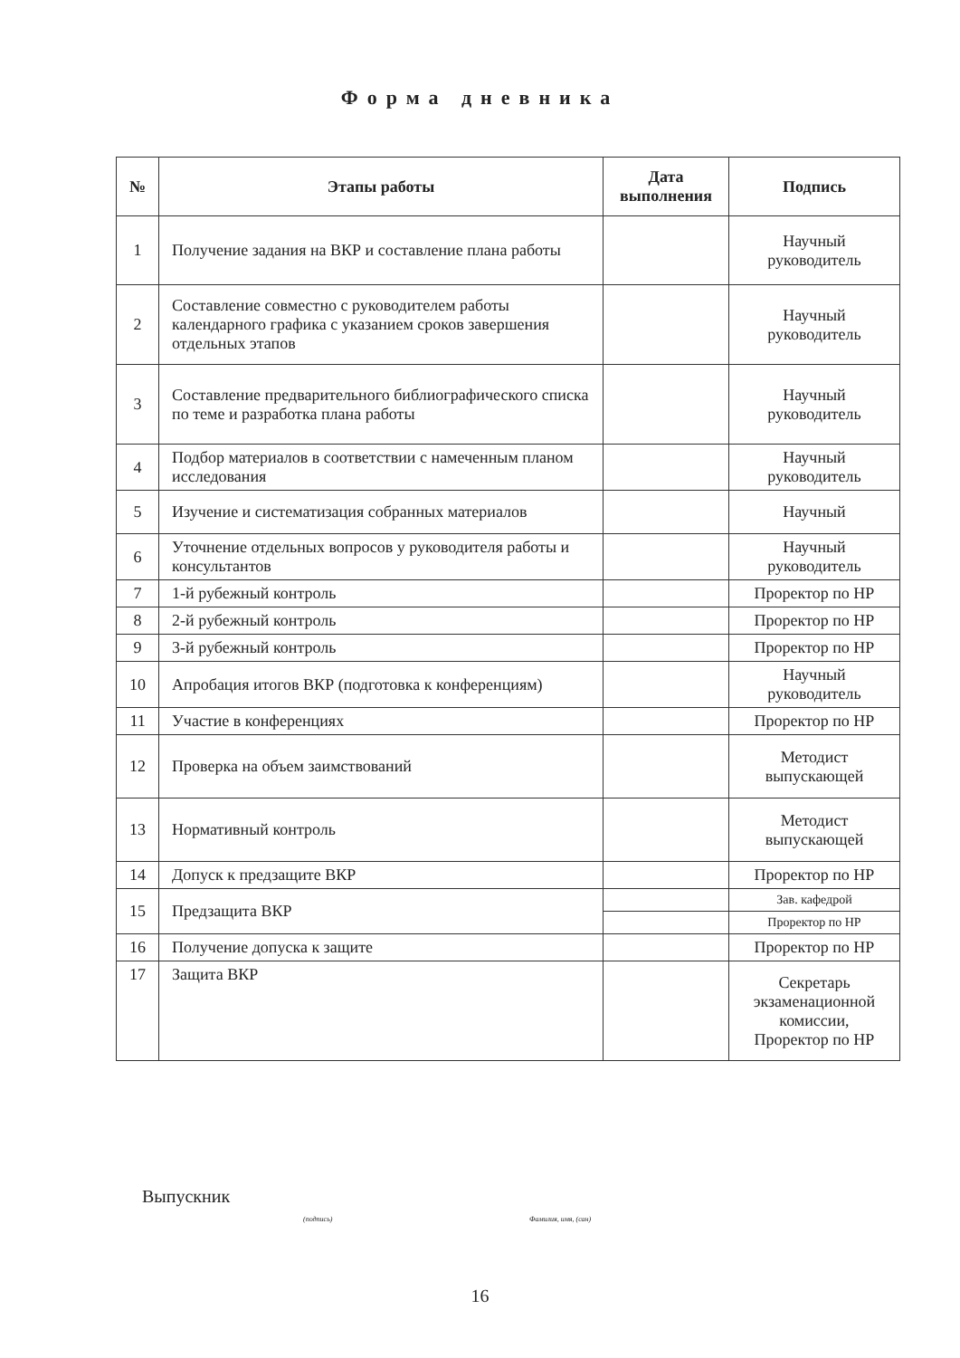Форма дневника
| № | Этапы работы | Дата выполнения | Подпись |
| --- | --- | --- | --- |
| 1 | Получение задания на ВКР и составление плана работы | | Научный руководитель |
| 2 | Составление совместно с руководителем работы календарного графика с указанием сроков завершения отдельных этапов | | Научный руководитель |
| 3 | Составление предварительного библиографического списка по теме и разработка плана работы | | Научный руководитель |
| 4 | Подбор материалов в соответствии с намеченным планом исследования | | Научный руководитель |
| 5 | Изучение и систематизация собранных материалов | | Научный |
| 6 | Уточнение отдельных вопросов у руководителя работы и консультантов | | Научный руководитель |
| 7 | 1-й рубежный контроль | | Проректор по НР |
| 8 | 2-й рубежный контроль | | Проректор по НР |
| 9 | 3-й рубежный контроль | | Проректор по НР |
| 10 | Апробация итогов ВКР (подготовка к конференциям) | | Научный руководитель |
| 11 | Участие в конференциях | | Проректор по НР |
| 12 | Проверка на объем заимствований | | Методист выпускающей |
| 13 | Нормативный контроль | | Методист выпускающей |
| 14 | Допуск к предзащите ВКР | | Проректор по НР |
| 15 | Предзащита ВКР | | Зав. кафедрой |
| | | | Проректор по НР |
| 16 | Получение допуска к защите | | Проректор по НР |
| 17 | Защита ВКР | | Секретарь экзаменационной комиссии, Проректор по НР |
Выпускник
(подпись) Фамилия, имя, (сан)
16